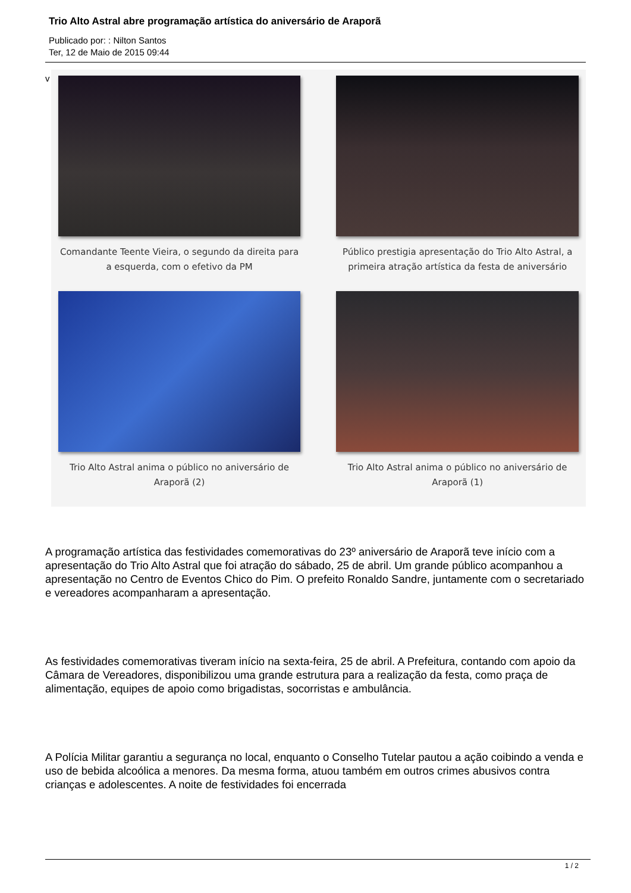Trio Alto Astral abre programação artística do aniversário de Araporã
Publicado por: : Nilton Santos
Ter, 12 de Maio de 2015 09:44
v
Comandante Teente Vieira, o segundo da direita para a esquerda, com o efetivo da PM
Público prestigia apresentação do Trio Alto Astral, a primeira atração artística da festa de aniversário
Trio Alto Astral anima o público no aniversário de Araporã (2)
Trio Alto Astral anima o público no aniversário de Araporã (1)
A programação artística das festividades comemorativas do 23º aniversário de Araporã teve início com a apresentação do Trio Alto Astral que foi atração do sábado, 25 de abril. Um grande público acompanhou a apresentação no Centro de Eventos Chico do Pim. O prefeito Ronaldo Sandre, juntamente com o secretariado e vereadores acompanharam a apresentação.
As festividades comemorativas tiveram início na sexta-feira, 25 de abril. A Prefeitura, contando com apoio da Câmara de Vereadores, disponibilizou uma grande estrutura para a realização da festa, como praça de alimentação, equipes de apoio como brigadistas, socorristas e ambulância.
A Polícia Militar garantiu a segurança no local, enquanto o Conselho Tutelar pautou a ação coibindo a venda e uso de bebida alcoólica a menores. Da mesma forma, atuou também em outros crimes abusivos contra crianças e adolescentes. A noite de festividades foi encerrada
1 / 2